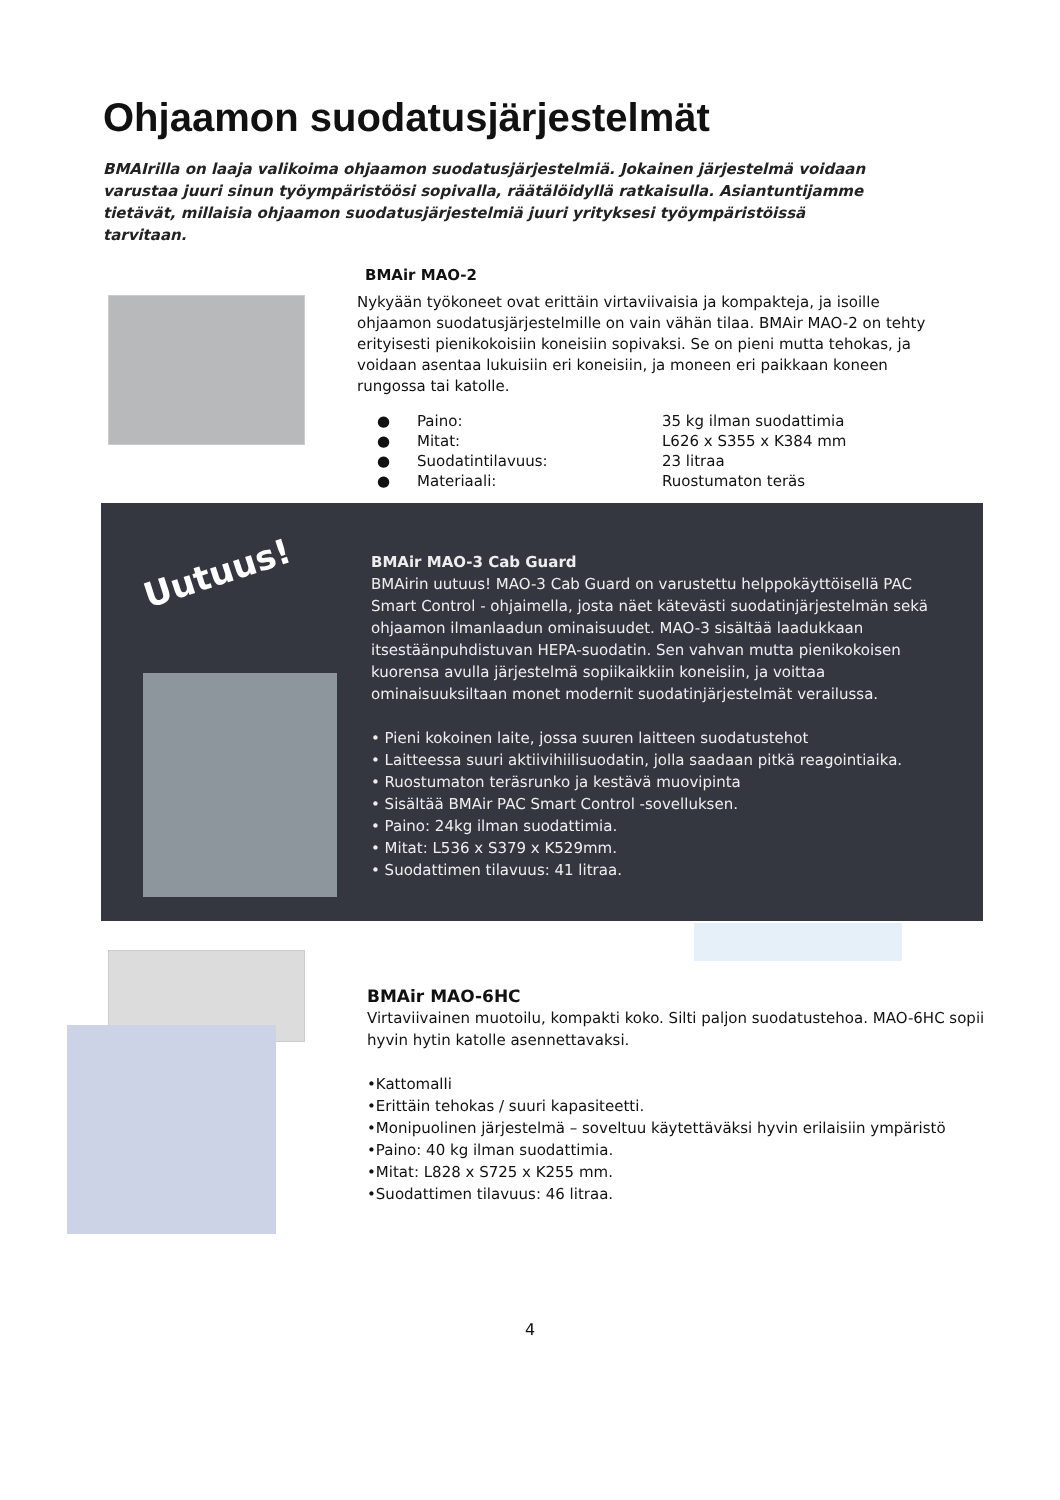Ohjaamon suodatusjärjestelmät
BMAIrilla on laaja valikoima ohjaamon suodatusjärjestelmiä. Jokainen järjestelmä voidaan varustaa juuri sinun työympäristöösi sopivalla, räätälöidyllä ratkaisulla. Asiantuntijamme tietävät, millaisia ohjaamon suodatusjärjestelmiä juuri yrityksesi työympäristöissä tarvitaan.
BMAir MAO-2
Nykyään työkoneet ovat erittäin virtaviivaisia ja kompakteja, ja isoille ohjaamon suodatusjärjestelmille on vain vähän tilaa. BMAir MAO-2 on tehty erityisesti pienikokoisiin koneisiin sopivaksi. Se on pieni mutta tehokas, ja voidaan asentaa lukuisiin eri koneisiin, ja moneen eri paikkaan koneen rungossa tai katolle.
● Paino: 35 kg ilman suodattimia
● Mitat: L626 x S355 x K384 mm
● Suodatintilavuus: 23 litraa
● Materiaali: Ruostumaton teräs
Uutuus!
BMAir MAO-3 Cab Guard
BMAirin uutuus! MAO-3 Cab Guard on varustettu helppokäyttöisellä PAC Smart Control - ohjaimella, josta näet kätevästi suodatinjärjestelmän sekä ohjaamon ilmanlaadun ominaisuudet. MAO-3 sisältää laadukkaan itsestäänpuhdistuvan HEPA-suodatin. Sen vahvan mutta pienikokoisen kuorensa avulla järjestelmä sopiikaikkiin koneisiin, ja voittaa ominaisuuksiltaan monet modernit suodatinjärjestelmät verailussa.
• Pieni kokoinen laite, jossa suuren laitteen suodatustehot
• Laitteessa suuri aktiivihiilisuodatin, jolla saadaan pitkä reagointiaika.
• Ruostumaton teräsrunko ja kestävä muovipinta
• Sisältää BMAir PAC Smart Control -sovelluksen.
• Paino: 24kg ilman suodattimia.
• Mitat: L536 x S379 x K529mm.
• Suodattimen tilavuus: 41 litraa.
BMAir MAO-6HC
Virtaviivainen muotoilu, kompakti koko. Silti paljon suodatustehoa. MAO-6HC sopii hyvin hytin katolle asennettavaksi.
•Kattomalli
•Erittäin tehokas / suuri kapasiteetti.
•Monipuolinen järjestelmä – soveltuu käytettäväksi hyvin erilaisiin ympäristö
•Paino: 40 kg ilman suodattimia.
•Mitat: L828 x S725 x K255 mm.
•Suodattimen tilavuus: 46 litraa.
4